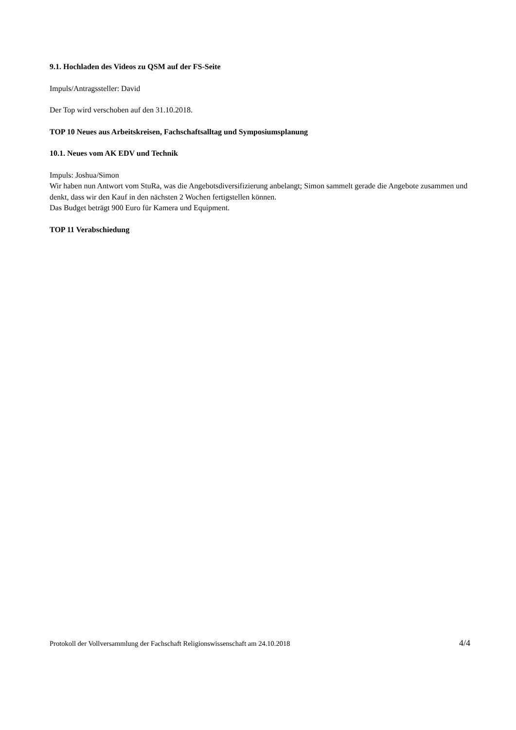9.1. Hochladen des Videos zu QSM auf der FS-Seite
Impuls/Antragssteller: David
Der Top wird verschoben auf den 31.10.2018.
TOP 10 Neues aus Arbeitskreisen, Fachschaftsalltag und Symposiumsplanung
10.1. Neues vom AK EDV und Technik
Impuls: Joshua/Simon
Wir haben nun Antwort vom StuRa, was die Angebotsdiversifizierung anbelangt; Simon sammelt gerade die Angebote zusammen und denkt, dass wir den Kauf in den nächsten 2 Wochen fertigstellen können.
Das Budget beträgt 900 Euro für Kamera und Equipment.
TOP 11 Verabschiedung
Protokoll der Vollversammlung der Fachschaft Religionswissenschaft am 24.10.2018 4/4